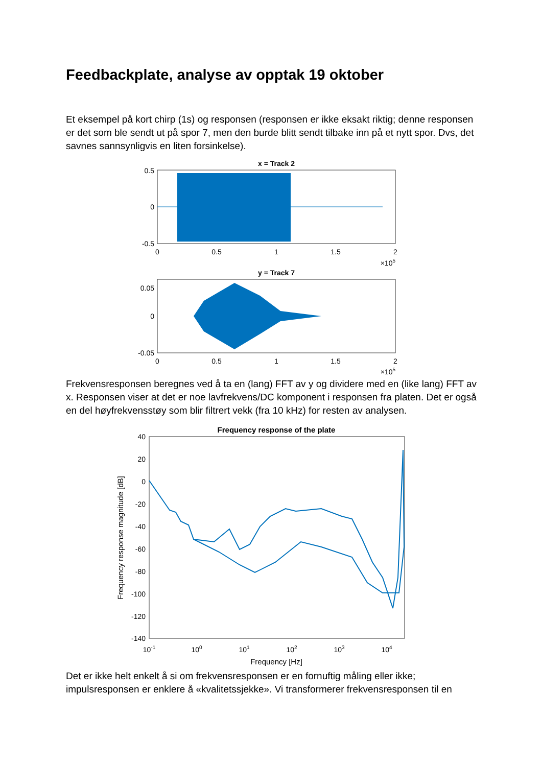Feedbackplate, analyse av opptak 19 oktober
Et eksempel på kort chirp (1s) og responsen (responsen er ikke eksakt riktig; denne responsen er det som ble sendt ut på spor 7, men den burde blitt sendt tilbake inn på et nytt spor. Dvs, det savnes sannsynligvis en liten forsinkelse).
x = Track 2
0.5
0
-0.5
0
0.5
1
1.5
2
×105
y = Track 7
0.05
0
-0.05
0
0.5
1
1.5
2
×105
Frekvensresponsen beregnes ved å ta en (lang) FFT av y og dividere med en (like lang) FFT av x. Responsen viser at det er noe lavfrekvens/DC komponent i responsen fra platen. Det er også en del høyfrekvensstøy som blir filtrert vekk (fra 10 kHz) for resten av analysen.
Frequency response of the plate
40
20
0
-20
-40
-60
-80
-100
-120
-140
10-1
100
101
102
103
104
Frequency [Hz]
Frequency response magnitude [dB]
Det er ikke helt enkelt å si om frekvensresponsen er en fornuftig måling eller ikke; impulsresponsen er enklere å «kvalitetssjekke». Vi transformerer frekvensresponsen til en